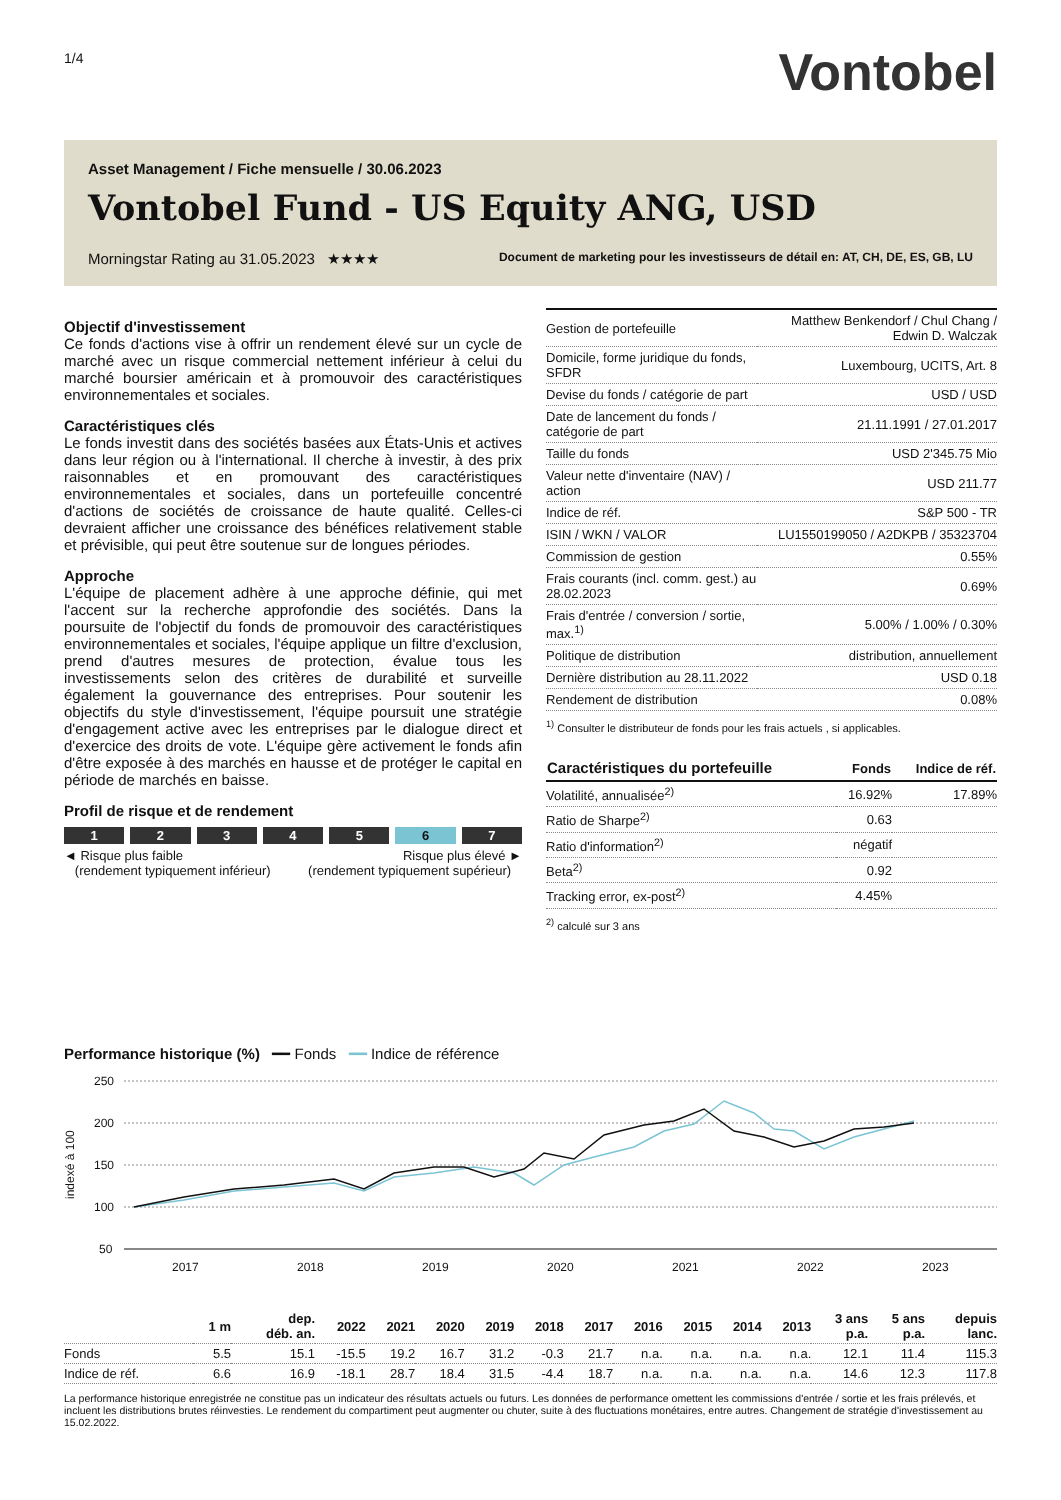1/4
Vontobel
Asset Management / Fiche mensuelle / 30.06.2023
Vontobel Fund - US Equity ANG, USD
Morningstar Rating au 31.05.2023 ★★★★ Document de marketing pour les investisseurs de détail en: AT, CH, DE, ES, GB, LU
Objectif d'investissement
Ce fonds d'actions vise à offrir un rendement élevé sur un cycle de marché avec un risque commercial nettement inférieur à celui du marché boursier américain et à promouvoir des caractéristiques environnementales et sociales.
Caractéristiques clés
Le fonds investit dans des sociétés basées aux États-Unis et actives dans leur région ou à l'international. Il cherche à investir, à des prix raisonnables et en promouvant des caractéristiques environnementales et sociales, dans un portefeuille concentré d'actions de sociétés de croissance de haute qualité. Celles-ci devraient afficher une croissance des bénéfices relativement stable et prévisible, qui peut être soutenue sur de longues périodes.
Approche
L'équipe de placement adhère à une approche définie, qui met l'accent sur la recherche approfondie des sociétés. Dans la poursuite de l'objectif du fonds de promouvoir des caractéristiques environnementales et sociales, l'équipe applique un filtre d'exclusion, prend d'autres mesures de protection, évalue tous les investissements selon des critères de durabilité et surveille également la gouvernance des entreprises. Pour soutenir les objectifs du style d'investissement, l'équipe poursuit une stratégie d'engagement active avec les entreprises par le dialogue direct et d'exercice des droits de vote. L'équipe gère activement le fonds afin d'être exposée à des marchés en hausse et de protéger le capital en période de marchés en baisse.
Profil de risque et de rendement
1 2 3 4 5 6 7
◄ Risque plus faible
(rendement typiquement inférieur) Risque plus élevé ►
(rendement typiquement supérieur)
| Gestion de portefeuille | Matthew Benkendorf / Chul Chang / Edwin D. Walczak |
| Domicile, forme juridique du fonds, SFDR | Luxembourg, UCITS, Art. 8 |
| Devise du fonds / catégorie de part | USD / USD |
| Date de lancement du fonds / catégorie de part | 21.11.1991 / 27.01.2017 |
| Taille du fonds | USD 2'345.75 Mio |
| Valeur nette d'inventaire (NAV) / action | USD 211.77 |
| Indice de réf. | S&P 500 - TR |
| ISIN / WKN / VALOR | LU1550199050 / A2DKPB / 35323704 |
| Commission de gestion | 0.55% |
| Frais courants (incl. comm. gest.) au 28.02.2023 | 0.69% |
| Frais d'entrée / conversion / sortie, max.<sup>1)</sup> | 5.00% / 1.00% / 0.30% |
| Politique de distribution | distribution, annuellement |
| Dernière distribution au 28.11.2022 | USD 0.18 |
| Rendement de distribution | 0.08% |
<sup>1)</sup> Consulter le distributeur de fonds pour les frais actuels , si applicables.
| Caractéristiques du portefeuille | Fonds | Indice de réf. |
| --- | --- | --- |
| Volatilité, annualisée<sup>2)</sup> | 16.92% | 17.89% |
| Ratio de Sharpe<sup>2)</sup> | 0.63 | |
| Ratio d'information<sup>2)</sup> | négatif | |
| Beta<sup>2)</sup> | 0.92 | |
| Tracking error, ex-post<sup>2)</sup> | 4.45% | |
<sup>2)</sup> calculé sur 3 ans
Performance historique (%) ━━ Fonds ━━ Indice de référence
250
200
150
100
50
indexé à 100
2017
2018
2019
2020
2021
2022
2023
| | 1 m | dep. déb. an. | 2022 | 2021 | 2020 | 2019 | 2018 | 2017 | 2016 | 2015 | 2014 | 2013 | 3 ans p.a. | 5 ans p.a. | depuis lanc. |
| --- | --- | --- | --- | --- | --- | --- | --- | --- | --- | --- | --- | --- | --- | --- | --- |
| Fonds | 5.5 | 15.1 | -15.5 | 19.2 | 16.7 | 31.2 | -0.3 | 21.7 | n.a. | n.a. | n.a. | n.a. | 12.1 | 11.4 | 115.3 |
| Indice de réf. | 6.6 | 16.9 | -18.1 | 28.7 | 18.4 | 31.5 | -4.4 | 18.7 | n.a. | n.a. | n.a. | n.a. | 14.6 | 12.3 | 117.8 |
La performance historique enregistrée ne constitue pas un indicateur des résultats actuels ou futurs. Les données de performance omettent les commissions d'entrée / sortie et les frais prélevés, et incluent les distributions brutes réinvesties. Le rendement du compartiment peut augmenter ou chuter, suite à des fluctuations monétaires, entre autres. Changement de stratégie d'investissement au 15.02.2022.